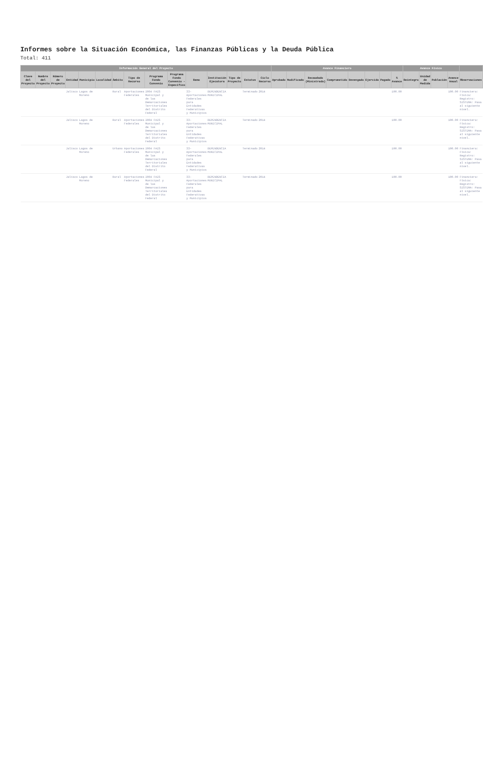Informes sobre la Situación Económica, las Finanzas Públicas y la Deuda Pública
Total: 411
| Información General del Proyecto | | | | | | | | | | | | | | | Avance Financiero | | | | | | | | Avance Físico | | | | |
| --- | --- | --- | --- | --- | --- | --- | --- | --- | --- | --- | --- | --- | --- | --- | --- | --- | --- | --- | --- | --- | --- | --- | --- | --- | --- | --- | --- |
| Clave del Proyecto | Nombre del Proyecto | Número de Proyecto | Entidad | Municipio | Localidad | Ámbito | Tipo de Recurso | Programa Fondo Convenio | Programa Fondo Convenio - Específico | Ramo | Institución Ejecutora | Tipo de Proyecto | Estatus | Ciclo Recurso | Aprobado | Modificado | Recaudado (Ministrado) | Comprometido | Devengado | Ejercido | Pagado | % Avance | Reintegro | Unidad de Medida | Población | Avance Anual | Observaciones |
| | | | Jalisco | Lagos de Moreno | | Rural | Aportaciones Federales | I004 FAIS Municipal y de las Demarcaciones Territoriales del Distrito Federal | | 33-Aportaciones Federales para Entidades Federativas y Municipios | DEPENDENCIA MUNICIPAL | | Terminado | 2014 | | | | | | | | 100.00 | | | | 100.00 | Financiera: Física: Registro: SISTEMA: Pasa al siguiente nivel. |
| | | | Jalisco | Lagos de Moreno | | Rural | Aportaciones Federales | I004 FAIS Municipal y de las Demarcaciones Territoriales del Distrito Federal | | 33-Aportaciones Federales para Entidades Federativas y Municipios | DEPENDENCIA MUNICIPAL | | Terminado | 2014 | | | | | | | | 100.00 | | | | 100.00 | Financiera: Física: Registro: SISTEMA: Pasa al siguiente nivel. |
| | | | Jalisco | Lagos de Moreno | | Urbano | Aportaciones Federales | I004 FAIS Municipal y de las Demarcaciones Territoriales del Distrito Federal | | 33-Aportaciones Federales para Entidades Federativas y Municipios | DEPENDENCIA MUNICIPAL | | Terminado | 2014 | | | | | | | | 100.00 | | | | 100.00 | Financiera: Física: Registro: SISTEMA: Pasa al siguiente nivel. |
| | | | Jalisco | Lagos de Moreno | | Rural | Aportaciones Federales | I004 FAIS Municipal y de las Demarcaciones Territoriales del Distrito Federal | | 33-Aportaciones Federales para Entidades Federativas y Municipios | DEPENDENCIA MUNICIPAL | | Terminado | 2014 | | | | | | | | 100.00 | | | | 100.00 | Financiera: Física: Registro: SISTEMA: Pasa al siguiente nivel. |